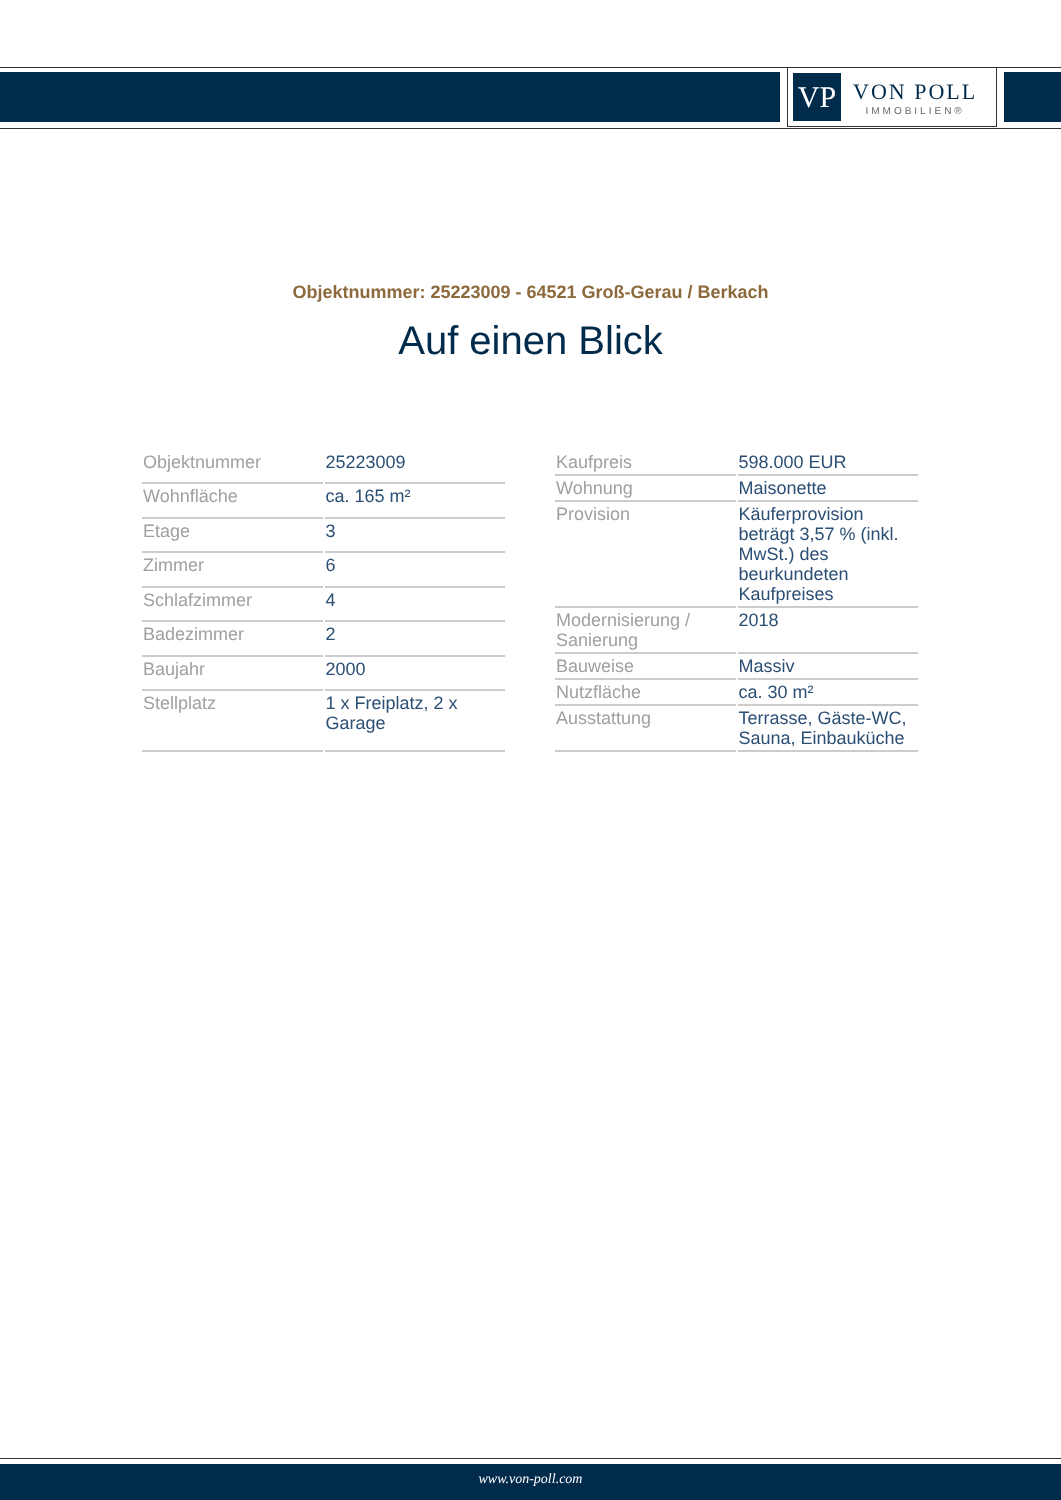VP
VON POLL
IMMOBILIEN®
Objektnummer: 25223009 - 64521 Groß-Gerau / Berkach
Auf einen Blick
| Objektnummer | 25223009 |
| Wohnfläche | ca. 165 m² |
| Etage | 3 |
| Zimmer | 6 |
| Schlafzimmer | 4 |
| Badezimmer | 2 |
| Baujahr | 2000 |
| Stellplatz | 1 x Freiplatz, 2 x Garage |
| Kaufpreis | 598.000 EUR |
| Wohnung | Maisonette |
| Provision | Käuferprovision beträgt 3,57 % (inkl. MwSt.) des beurkundeten Kaufpreises |
| Modernisierung / Sanierung | 2018 |
| Bauweise | Massiv |
| Nutzfläche | ca. 30 m² |
| Ausstattung | Terrasse, Gäste-WC, Sauna, Einbauküche |
www.von-poll.com